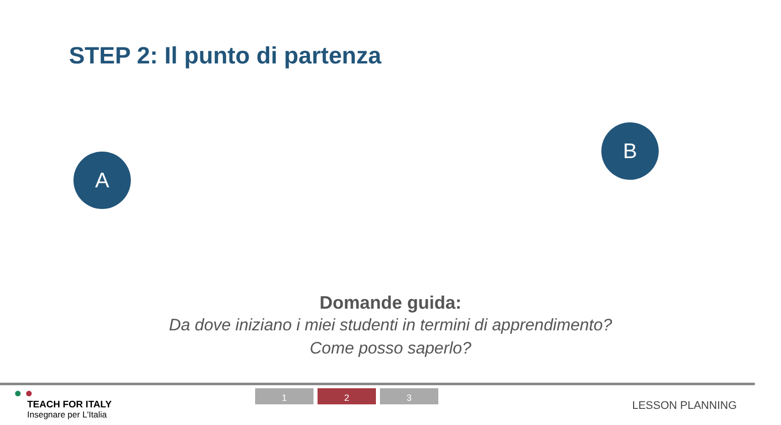STEP 2: Il punto di partenza
A
B
Domande guida:
Da dove iniziano i miei studenti in termini di apprendimento?
Come posso saperlo?
TEACH FOR ITALY
Insegnare per L'Italia
1 2 3
LESSON PLANNING